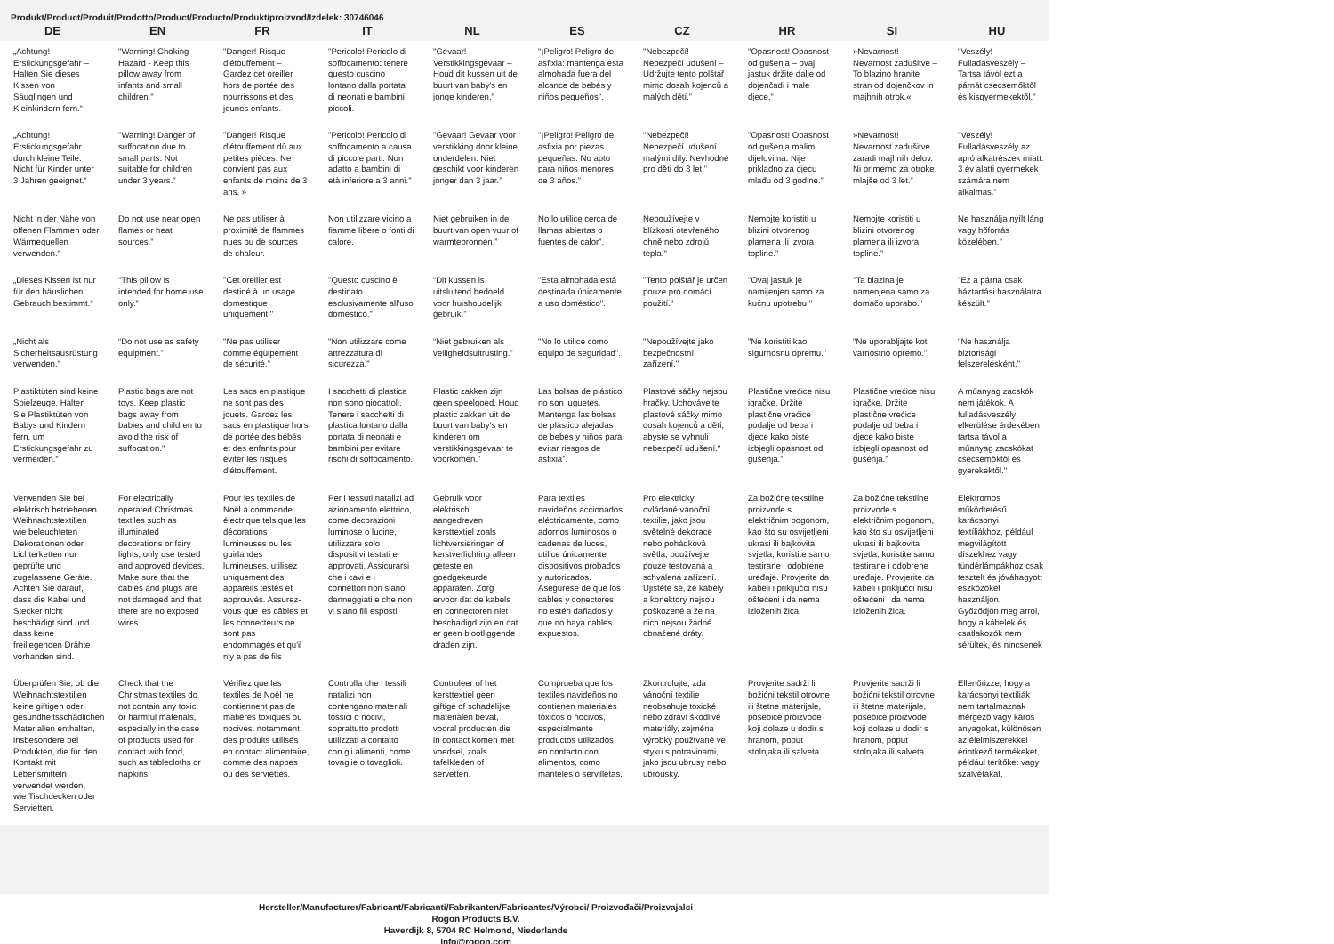Produkt/Product/Produit/Prodotto/Product/Producto/Produkt/proizvod/Izdelek: 30746046
| DE | EN | FR | IT | NL | ES | CZ | HR | SI | HU |
| --- | --- | --- | --- | --- | --- | --- | --- | --- | --- |
| „Achtung! Erstickungsgefahr – Halten Sie dieses Kissen von Säuglingen und Kleinkindern fern.“ | "Warning! Choking Hazard - Keep this pillow away from infants and small children." | "Danger! Risque d'étouffement – Gardez cet oreiller hors de portée des nourrissons et des jeunes enfants. | "Pericolo! Pericolo di soffocamento: tenere questo cuscino lontano dalla portata di neonati e bambini piccoli. | "Gevaar! Verstikkingsgevaar – Houd dit kussen uit de buurt van baby's en jonge kinderen.” | "¡Peligro! Peligro de asfixia: mantenga esta almohada fuera del alcance de bebés y niños pequeños”. | "Nebezpečí! Nebezpečí udušení – Udržujte tento polštář mimo dosah kojenců a malých dětí.” | "Opasnost! Opasnost od gušenja – ovaj jastuk držite dalje od dojenčadi i male djece.” | »Nevarnost! Nevarnost zadušitve – To blazino hranite stran od dojenčkov in majhnih otrok.« | "Veszély! Fulladásveszély – Tartsa távol ezt a párnát csecsemőktől és kisgyermekektől." |
| „Achtung! Erstickungsgefahr durch kleine Teile. Nicht für Kinder unter 3 Jahren geeignet.“ | "Warning! Danger of suffocation due to small parts. Not suitable for children under 3 years." | "Danger! Risque d'étouffement dû aux petites pièces. Ne convient pas aux enfants de moins de 3 ans. » | "Pericolo! Pericolo di soffocamento a causa di piccole parti. Non adatto a bambini di età inferiore a 3 anni.” | "Gevaar! Gevaar voor verstikking door kleine onderdelen. Niet geschikt voor kinderen jonger dan 3 jaar.” | "¡Peligro! Peligro de asfixia por piezas pequeñas. No apto para niños menores de 3 años.” | "Nebezpečí! Nebezpečí udušení malými díly. Nevhodné pro děti do 3 let.” | "Opasnost! Opasnost od gušenja malim dijelovima. Nije prikladno za djecu mlađu od 3 godine.” | »Nevarnost! Nevarnost zadušitve zaradi majhnih delov. Ni primerno za otroke, mlajše od 3 let.” | "Veszély! Fulladásveszély az apró alkatrészek miatt. 3 év alatti gyermekek számára nem alkalmas.” |
| Nicht in der Nähe von offenen Flammen oder Wärmequellen verwenden.“ | Do not use near open flames or heat sources.” | Ne pas utiliser à proximité de flammes nues ou de sources de chaleur. | Non utilizzare vicino a fiamme libere o fonti di calore. | Niet gebruiken in de buurt van open vuur of warmtebronnen.” | No lo utilice cerca de llamas abiertas o fuentes de calor”. | Nepoužívejte v blízkosti otevřeného ohně nebo zdrojů tepla." | Nemojte koristiti u blizini otvorenog plamena ili izvora topline.” | Nemojte koristiti u blizini otvorenog plamena ili izvora topline.” | Ne használja nyílt láng vagy hőforrás közelében." |
| „Dieses Kissen ist nur für den häuslichen Gebrauch bestimmt.“ | “This pillow is intended for home use only.” | "Cet oreiller est destiné à un usage domestique uniquement." | "Questo cuscino è destinato esclusivamente all'uso domestico." | “Dit kussen is uitsluitend bedoeld voor huishoudelijk gebruik.” | "Esta almohada está destinada únicamente a uso doméstico". | "Tento polštář je určen pouze pro domácí použití." | "Ovaj jastuk je namijenjen samo za kućnu upotrebu." | "Ta blazina je namenjena samo za domačo uporabo." | "Ez a párna csak háztartási használatra készült." |
| „Nicht als Sicherheitsausrüstung verwenden.“ | “Do not use as safety equipment.” | "Ne pas utiliser comme équipement de sécurité." | "Non utilizzare come attrezzatura di sicurezza." | “Niet gebruiken als veiligheidsuitrusting.” | "No lo utilice como equipo de seguridad". | "Nepoužívejte jako bezpečnostní zařízení." | "Ne koristiti kao sigurnosnu opremu." | "Ne uporabljajte kot varnostno opremo." | "Ne használja biztonsági felszerelésként." |
| Plastiktüten sind keine Spielzeuge. Halten Sie Plastiktüten von Babys und Kindern fern, um Erstickungsgefahr zu vermeiden.“ | Plastic bags are not toys. Keep plastic bags away from babies and children to avoid the risk of suffocation." | Les sacs en plastique ne sont pas des jouets. Gardez les sacs en plastique hors de portée des bébés et des enfants pour éviter les risques d'étouffement. | I sacchetti di plastica non sono giocattoli. Tenere i sacchetti di plastica lontano dalla portata di neonati e bambini per evitare rischi di soffocamento. | Plastic zakken zijn geen speelgoed. Houd plastic zakken uit de buurt van baby’s en kinderen om verstikkingsgevaar te voorkomen.” | Las bolsas de plástico no son juguetes. Mantenga las bolsas de plástico alejadas de bebés y niños para evitar riesgos de asfixia”. | Plastové sáčky nejsou hračky. Uchovávejte plastové sáčky mimo dosah kojenců a dětí, abyste se vyhnuli nebezpečí udušení." | Plastične vrećice nisu igračke. Držite plastične vrećice podalje od beba i djece kako biste izbjegli opasnost od gušenja.” | Plastične vrećice nisu igračke. Držite plastične vrećice podalje od beba i djece kako biste izbjegli opasnost od gušenja.” | A műanyag zacskók nem játékok. A fulladásveszély elkerülése érdekében tartsa távol a műanyag zacskókat csecsemőktől és gyerekektől." |
| Verwenden Sie bei elektrisch betriebenen Weihnachtstextilien wie beleuchteten Dekorationen oder Lichterketten nur geprüfte und zugelassene Geräte. Achten Sie darauf, dass die Kabel und Stecker nicht beschädigt sind und dass keine freiliegenden Drähte vorhanden sind. | For electrically operated Christmas textiles such as illuminated decorations or fairy lights, only use tested and approved devices. Make sure that the cables and plugs are not damaged and that there are no exposed wires. | Pour les textiles de Noël à commande électrique tels que les décorations lumineuses ou les guirlandes lumineuses, utilisez uniquement des appareils testés et approuvés. Assurez-vous que les câbles et les connecteurs ne sont pas endommagés et qu'il n'y a pas de fils | Per i tessuti natalizi ad azionamento elettrico, come decorazioni luminose o lucine, utilizzare solo dispositivi testati e approvati. Assicurarsi che i cavi e i connettori non siano danneggiati e che non vi siano fili esposti. | Gebruik voor elektrisch aangedreven kersttextiel zoals lichtversieringen of kerstverlichting alleen geteste en goedgekeurde apparaten. Zorg ervoor dat de kabels en connectoren niet beschadigd zijn en dat er geen blootliggende draden zijn. | Para textiles navideños accionados eléctricamente, como adornos luminosos o cadenas de luces, utilice únicamente dispositivos probados y autorizados. Asegúrese de que los cables y conectores no estén dañados y que no haya cables expuestos. | Pro elektricky ovládané vánoční textilie, jako jsou světelné dekorace nebo pohádková světla, používejte pouze testovaná a schválená zařízení. Ujistěte se, že kabely a konektory nejsou poškozené a že na nich nejsou žádné obnažené dráty. | Za božićne tekstilne proizvode s električnim pogonom, kao što su osvijetljeni ukrasi ili bajkovita svjetla, koristite samo testirane i odobrene uređaje. Provjerite da kabeli i priključci nisu oštećeni i da nema izloženih žica. | Za božićne tekstilne proizvode s električnim pogonom, kao što su osvijetljeni ukrasi ili bajkovita svjetla, koristite samo testirane i odobrene uređaje. Provjerite da kabeli i priključci nisu oštećeni i da nema izloženih žica. | Elektromos működtetésű karácsonyi textíliákhoz, például megvilágított díszekhez vagy tündérlámpákhoz csak tesztelt és jóváhagyott eszközöket használjon. Győződjön meg arról, hogy a kábelek és csatlakozók nem sérültek, és nincsenek |
| Überprüfen Sie, ob die Weihnachtstextilien keine giftigen oder gesundheitsschädlichen Materialien enthalten, insbesondere bei Produkten, die für den Kontakt mit Lebensmitteln verwendet werden, wie Tischdecken oder Servietten. | Check that the Christmas textiles do not contain any toxic or harmful materials, especially in the case of products used for contact with food, such as tablecloths or napkins. | Vérifiez que les textiles de Noël ne contiennent pas de matières toxiques ou nocives, notamment des produits utilisés en contact alimentaire, comme des nappes ou des serviettes. | Controlla che i tessili natalizi non contengano materiali tossici o nocivi, soprattutto prodotti utilizzati a contatto con gli alimenti, come tovaglie o tovaglioli. | Controleer of het kersttextiel geen giftige of schadelijke materialen bevat, vooral producten die in contact komen met voedsel, zoals tafelkleden of servetten. | Comprueba que los textiles navideños no contienen materiales tóxicos o nocivos, especialmente productos utilizados en contacto con alimentos, como manteles o servilletas. | Zkontrolujte, zda vánoční textilie neobsahuje toxické nebo zdraví škodlivé materiály, zejména výrobky používané ve styku s potravinami, jako jsou ubrusy nebo ubrousky. | Provjerite sadrži li božićni tekstil otrovne ili štetne materijale, posebice proizvode koji dolaze u dodir s hranom, poput stolnjaka ili salveta. | Provjerite sadrži li božićni tekstil otrovne ili štetne materijale, posebice proizvode koji dolaze u dodir s hranom, poput stolnjaka ili salveta. | Ellenőrizze, hogy a karácsonyi textíliák nem tartalmaznak mérgező vagy káros anyagokat, különösen az élelmiszerekkel érintkező termékeket, például terítőket vagy szalvétákat. |
Hersteller/Manufacturer/Fabricant/Fabricanti/Fabrikanten/Fabricantes/Výrobci/ Proizvođači/Proizvajalci
Rogon Products B.V.
Haverdijk 8, 5704 RC Helmond, Niederlande
info@rogon.com